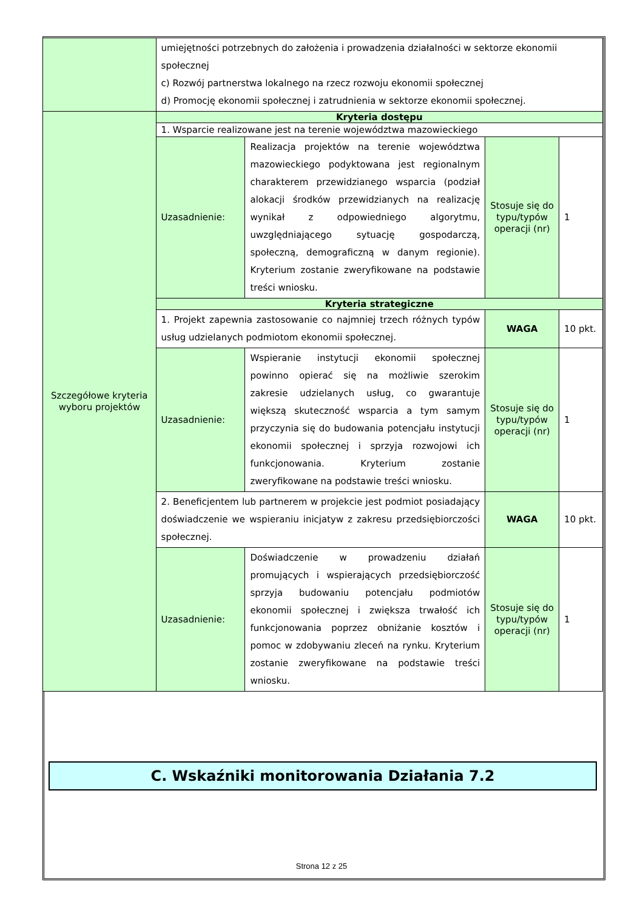| | umiejętności potrzebnych do założenia i prowadzenia działalności w sektorze ekonomii społecznej c) Rozwój partnerstwa lokalnego na rzecz rozwoju ekonomii społecznej d) Promocję ekonomii społecznej i zatrudnienia w sektorze ekonomii społecznej. | | | |
| Szczegółowe kryteria wyboru projektów | Kryteria dostępu | | | |
| | 1. Wsparcie realizowane jest na terenie województwa mazowieckiego | | | |
| | Uzasadnienie: | Realizacja projektów na terenie województwa mazowieckiego podyktowana jest regionalnym charakterem przewidzianego wsparcia (podział alokacji środków przewidzianych na realizację wynikał z odpowiedniego algorytmu, uwzględniającego sytuację gospodarczą, społeczną, demograficzną w danym regionie). Kryterium zostanie zweryfikowane na podstawie treści wniosku. | Stosuje się do typu/typów operacji (nr) | 1 |
| | Kryteria strategiczne | | | |
| | 1. Projekt zapewnia zastosowanie co najmniej trzech różnych typów usług udzielanych podmiotom ekonomii społecznej. | | WAGA | 10 pkt. |
| | Uzasadnienie: | Wspieranie instytucji ekonomii społecznej powinno opierać się na możliwie szerokim zakresie udzielanych usług, co gwarantuje większą skuteczność wsparcia a tym samym przyczynia się do budowania potencjału instytucji ekonomii społecznej i sprzyja rozwojowi ich funkcjonowania. Kryterium zostanie zweryfikowane na podstawie treści wniosku. | Stosuje się do typu/typów operacji (nr) | 1 |
| | 2. Beneficjentem lub partnerem w projekcie jest podmiot posiadający doświadczenie we wspieraniu inicjatyw z zakresu przedsiębiorczości społecznej. | | WAGA | 10 pkt. |
| | Uzasadnienie: | Doświadczenie w prowadzeniu działań promujących i wspierających przedsiębiorczość sprzyja budowaniu potencjału podmiotów ekonomii społecznej i zwiększa trwałość ich funkcjonowania poprzez obniżanie kosztów i pomoc w zdobywaniu zleceń na rynku. Kryterium zostanie zweryfikowane na podstawie treści wniosku. | Stosuje się do typu/typów operacji (nr) | 1 |
C. Wskaźniki monitorowania Działania 7.2
Strona 12 z 25